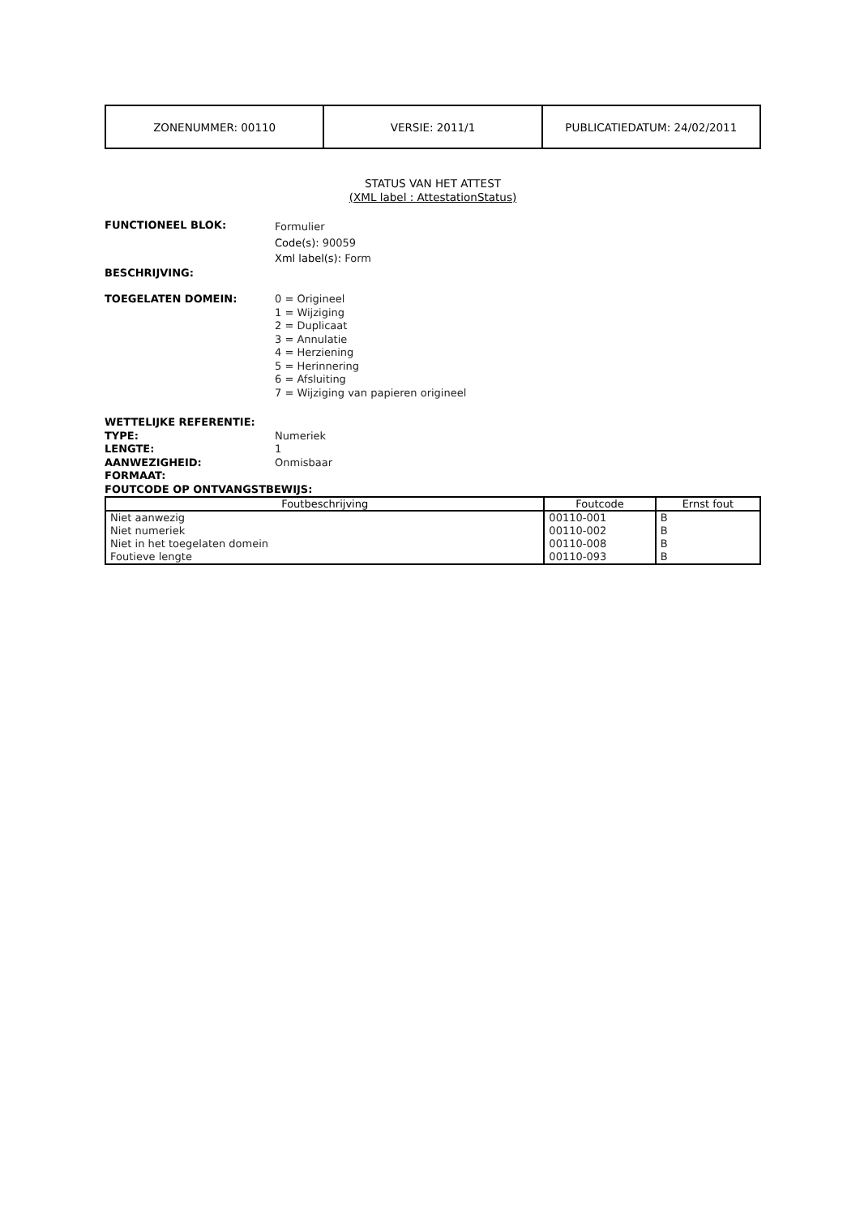| ZONENUMMER: 00110 | VERSIE: 2011/1 | PUBLICATIEDATUM: 24/02/2011 |
STATUS VAN HET ATTEST
(XML label : AttestationStatus)
FUNCTIONEEL BLOK:
Formulier
Code(s): 90059
Xml label(s): Form
BESCHRIJVING:
TOEGELATEN DOMEIN: 0 = Origineel
1 = Wijziging
2 = Duplicaat
3 = Annulatie
4 = Herziening
5 = Herinnering
6 = Afsluiting
7 = Wijziging van papieren origineel
WETTELIJKE REFERENTIE:
TYPE: Numeriek
LENGTE: 1
AANWEZIGHEID: Onmisbaar
FORMAAT:
FOUTCODE OP ONTVANGSTBEWIJS:
| Foutbeschrijving | Foutcode | Ernst fout |
| --- | --- | --- |
| Niet aanwezig | 00110-001 | B |
| Niet numeriek | 00110-002 | B |
| Niet in het toegelaten domein | 00110-008 | B |
| Foutieve lengte | 00110-093 | B |